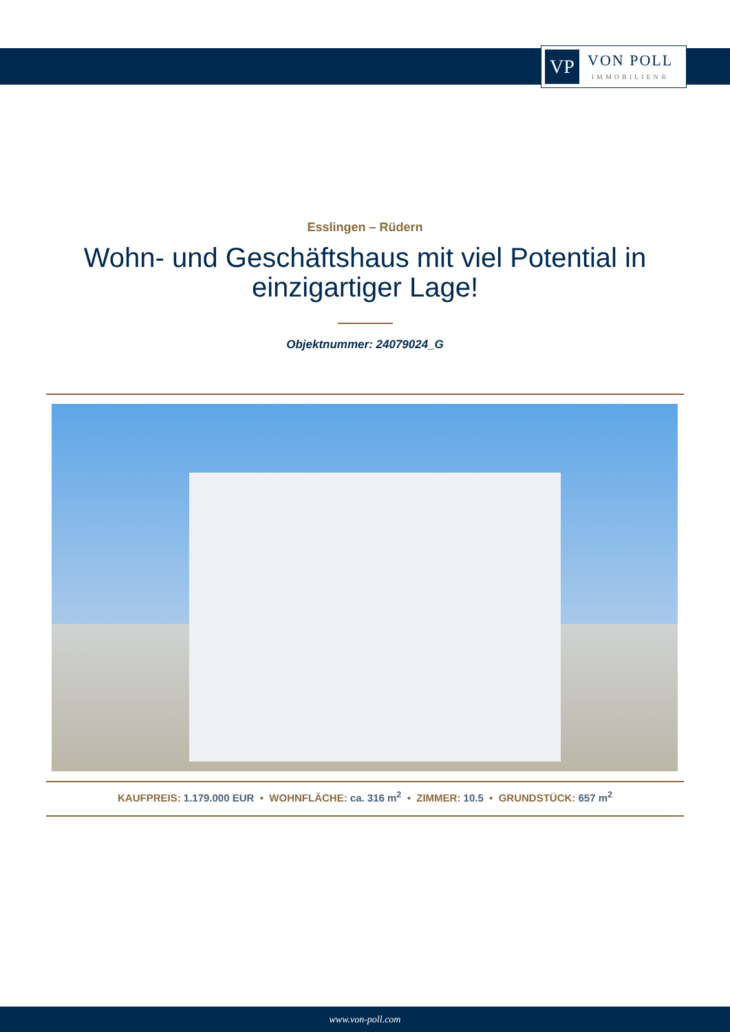VP
VON POLL
IMMOBILIEN®
Esslingen – Rüdern
Wohn- und Geschäftshaus mit viel Potential in einzigartiger Lage!
Objektnummer: 24079024_G
KAUFPREIS: 1.179.000 EUR • WOHNFLÄCHE: ca. 316 m<sup>2</sup> • ZIMMER: 10.5 • GRUNDSTÜCK: 657 m<sup>2</sup>
www.von-poll.com